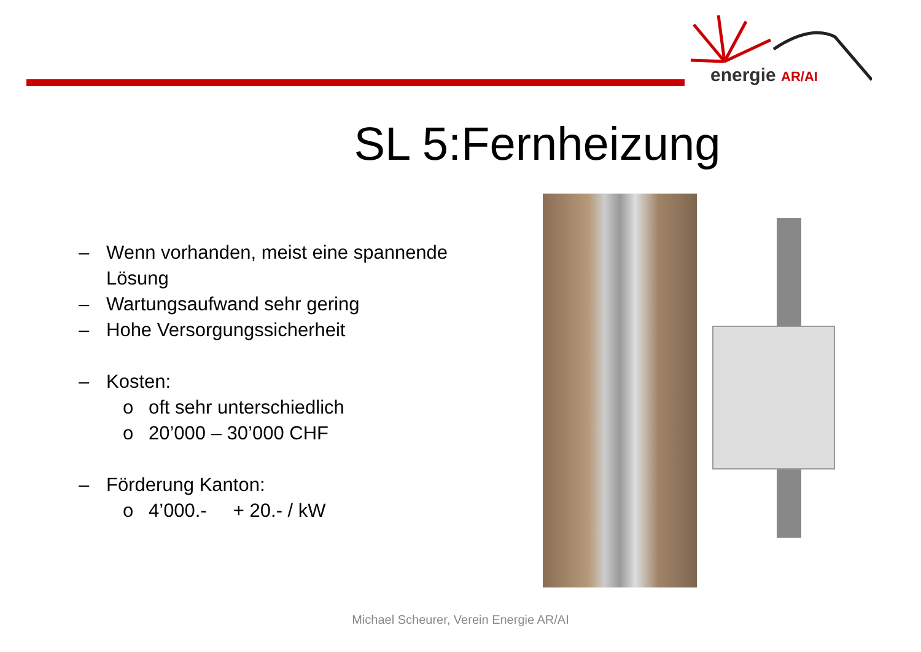energie AR/AI
SL 5:Fernheizung
– Wenn vorhanden, meist eine spannende
Lösung
– Wartungsaufwand sehr gering
– Hohe Versorgungssicherheit
– Kosten:
o oft sehr unterschiedlich
o 20’000 – 30’000 CHF
– Förderung Kanton:
o 4’000.- + 20.- / kW
Michael Scheurer, Verein Energie AR/AI